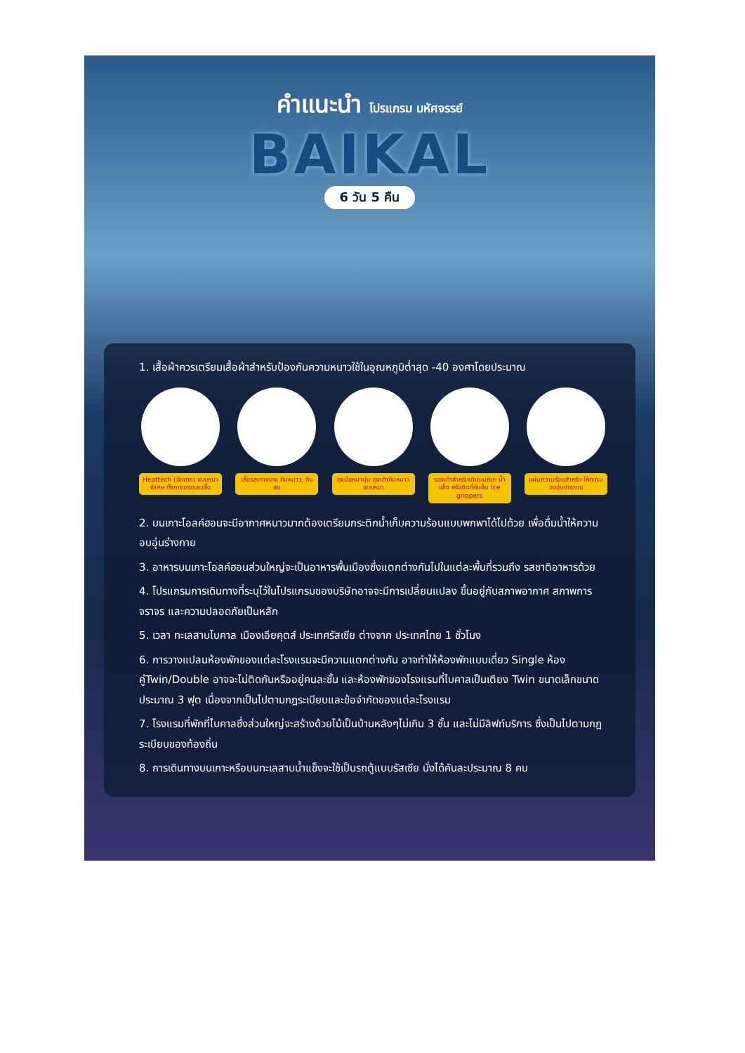คำแนะนำ โปรแกรม มหัศจรรย์
BAIKAL
6 วัน 5 คืน
1. เสื้อผ้าควรเตรียมเสื้อผ้าสำหรับป้องกันความหนาวใช้ในอุณหภูมิต่ำสุด -40 องศาโดยประมาณ
Heattech (ฮีทเทค) แบบหนาพิเศษ ทั้งกางเกงและเสื้อ
เสื้อและกางเกง กันหนาว, กันลม
ถุงมือหนานุ่ม ถุงเท้ากันหนาวแบบหนา
รองเท้าสำหรับเดินบนหิมะ น้ำแข็ง หรือติดที่กันลื่น Ice grippers
แผ่นความร้อนสำหรับ ให้ความอบอุ่นร่างกาย
2. บนเกาะโอลค์ฮอนจะมีอากาศหนาวมากต้องเตรียมกระติกน้ำเก็บความร้อนแบบพกพาได้ไปด้วย เพื่อดื่มน้ำให้ความอบอุ่นร่างกาย
3. อาหารบนเกาะโอลค์ฮอนส่วนใหญ่จะเป็นอาหารพื้นเมืองซึ่งแตกต่างกันไปในแต่ละพื้นที่รวมถึง รสชาติอาหารด้วย
4. โปรแกรมการเดินทางที่ระบุไว้ในโปรแกรมของบริษัทอาจจะมีการเปลี่ยนแปลง ขึ้นอยู่กับสภาพอากาศ สภาพการจราจร และความปลอดภัยเป็นหลัก
5. เวลา ทะเลสาบไบคาล เมืองเอียคุตส์ ประเทศรัสเซีย ต่างจาก ประเทศไทย 1 ชั่วโมง
6. การวางแปลนห้องพักของแต่ละโรงแรมจะมีความแตกต่างกัน อาจทำให้ห้องพักแบบเดี่ยว Single ห้องคู่Twin/Double อาจจะไม่ติดกันหรืออยู่คนละชั้น และห้องพักของโรงแรมที่ไบคาลเป็นเตียง Twin ขนาดเล็กขนาดประมาณ 3 ฟุต เนื่องจากเป็นไปตามกฎระเบียบและข้อจำกัดของแต่ละโรงแรม
7. โรงแรมที่พักที่ไบคาลซึ่งส่วนใหญ่จะสร้างด้วยไม้เป็นบ้านหลังๆไม่เกิน 3 ชั้น และไม่มีลิฟท์บริการ ซึ่งเป็นไปตามกฎระเบียบของท้องถิ่น
8. การเดินทางบนเกาะหรือบนทะเลสาบน้ำแข็งจะใช้เป็นรถตู้แบบรัสเซีย นั่งได้คันละประมาณ 8 คน